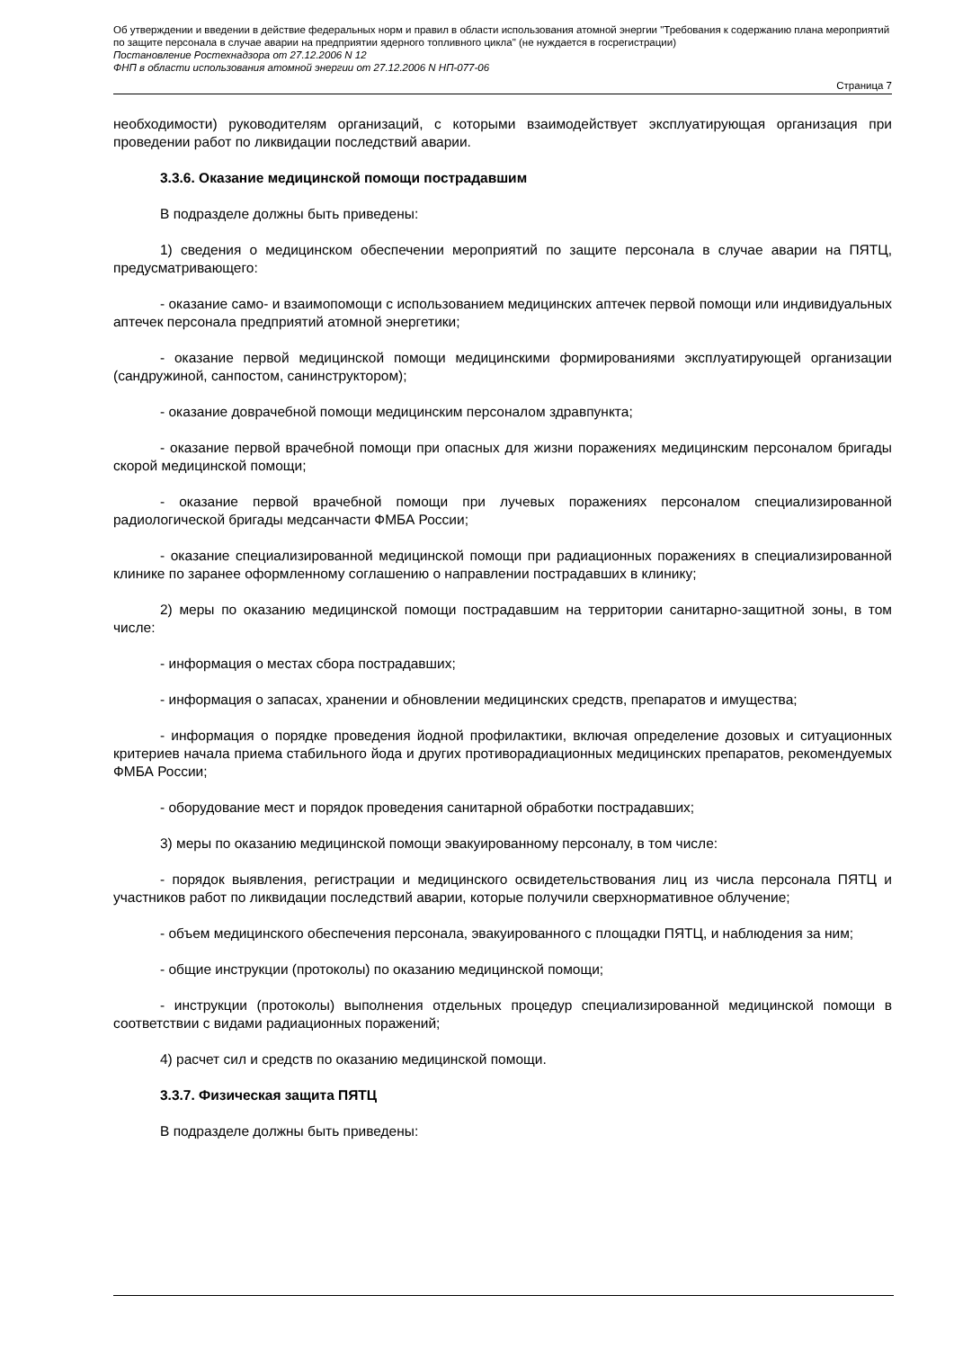Об утверждении и введении в действие федеральных норм и правил в области использования атомной энергии "Требования к содержанию плана мероприятий по защите персонала в случае аварии на предприятии ядерного топливного цикла" (не нуждается в госрегистрации)
Постановление Ростехнадзора от 27.12.2006 N 12
ФНП в области использования атомной энергии от 27.12.2006 N НП-077-06
Страница 7
необходимости) руководителям организаций, с которыми взаимодействует эксплуатирующая организация при проведении работ по ликвидации последствий аварии.
3.3.6. Оказание медицинской помощи пострадавшим
В подразделе должны быть приведены:
1) сведения о медицинском обеспечении мероприятий по защите персонала в случае аварии на ПЯТЦ, предусматривающего:
- оказание само- и взаимопомощи с использованием медицинских аптечек первой помощи или индивидуальных аптечек персонала предприятий атомной энергетики;
- оказание первой медицинской помощи медицинскими формированиями эксплуатирующей организации (сандружиной, санпостом, санинструктором);
- оказание доврачебной помощи медицинским персоналом здравпункта;
- оказание первой врачебной помощи при опасных для жизни поражениях медицинским персоналом бригады скорой медицинской помощи;
- оказание первой врачебной помощи при лучевых поражениях персоналом специализированной радиологической бригады медсанчасти ФМБА России;
- оказание специализированной медицинской помощи при радиационных поражениях в специализированной клинике по заранее оформленному соглашению о направлении пострадавших в клинику;
2) меры по оказанию медицинской помощи пострадавшим на территории санитарно-защитной зоны, в том числе:
- информация о местах сбора пострадавших;
- информация о запасах, хранении и обновлении медицинских средств, препаратов и имущества;
- информация о порядке проведения йодной профилактики, включая определение дозовых и ситуационных критериев начала приема стабильного йода и других противорадиационных медицинских препаратов, рекомендуемых ФМБА России;
- оборудование мест и порядок проведения санитарной обработки пострадавших;
3) меры по оказанию медицинской помощи эвакуированному персоналу, в том числе:
- порядок выявления, регистрации и медицинского освидетельствования лиц из числа персонала ПЯТЦ и участников работ по ликвидации последствий аварии, которые получили сверхнормативное облучение;
- объем медицинского обеспечения персонала, эвакуированного с площадки ПЯТЦ, и наблюдения за ним;
- общие инструкции (протоколы) по оказанию медицинской помощи;
- инструкции (протоколы) выполнения отдельных процедур специализированной медицинской помощи в соответствии с видами радиационных поражений;
4) расчет сил и средств по оказанию медицинской помощи.
3.3.7. Физическая защита ПЯТЦ
В подразделе должны быть приведены: